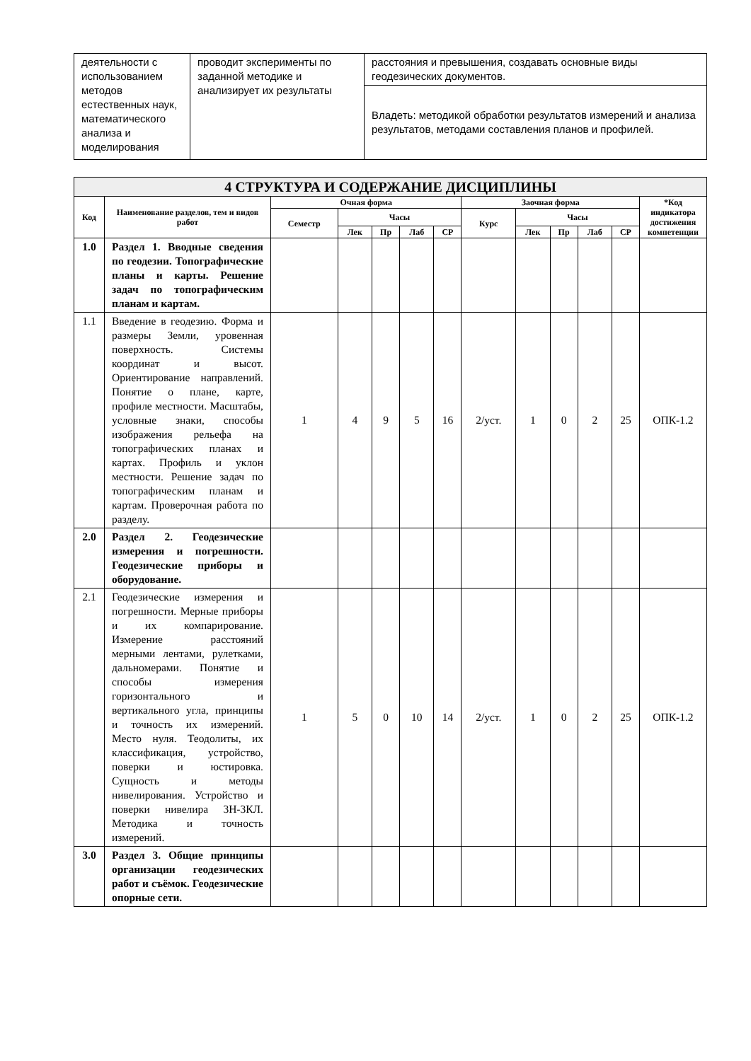| деятельности с использованием методов естественных наук, математического анализа и моделирования | проводит эксперименты по заданной методике и анализирует их результаты | расстояния и превышения, создавать основные виды геодезических документов. |
| | | Владеть: методикой обработки результатов измерений и анализа результатов, методами составления планов и профилей. |
| 4 СТРУКТУРА И СОДЕРЖАНИЕ ДИСЦИПЛИНЫ | | | | | | | | | | | | |
| --- | --- | --- | --- | --- | --- | --- | --- | --- | --- | --- | --- | --- |
| Код | Наименование разделов, тем и видов работ | Очная форма | | | | | Заочная форма | | | | | *Код индикатора достижения компетенции |
| | | Семестр | Часы | | | | Курс | Часы | | | | |
| | | | Лек | Пр | Лаб | СР | | Лек | Пр | Лаб | СР | |
| 1.0 | Раздел 1. Вводные сведения по геодезии. Топографические планы и карты. Решение задач по топографическим планам и картам. | | | | | | | | | | | |
| 1.1 | Введение в геодезию. Форма и размеры Земли, уровенная поверхность. Системы координат и высот. Ориентирование направлений. Понятие о плане, карте, профиле местности. Масштабы, условные знаки, способы изображения рельефа на топографических планах и картах. Профиль и уклон местности. Решение задач по топографическим планам и картам. Проверочная работа по разделу. | 1 | 4 | 9 | 5 | 16 | 2/уст. | 1 | 0 | 2 | 25 | ОПК-1.2 |
| 2.0 | Раздел 2. Геодезические измерения и погрешности. Геодезические приборы и оборудование. | | | | | | | | | | | |
| 2.1 | Геодезические измерения и погрешности. Мерные приборы и их компарирование. Измерение расстояний мерными лентами, рулетками, дальномерами. Понятие и способы измерения горизонтального и вертикального угла, принципы и точность их измерений. Место нуля. Теодолиты, их классификация, устройство, поверки и юстировка. Сущность и методы нивелирования. Устройство и поверки нивелира 3Н-3КЛ. Методика и точность измерений. | 1 | 5 | 0 | 10 | 14 | 2/уст. | 1 | 0 | 2 | 25 | ОПК-1.2 |
| 3.0 | Раздел 3. Общие принципы организации геодезических работ и съёмок. Геодезические опорные сети. | | | | | | | | | | | |